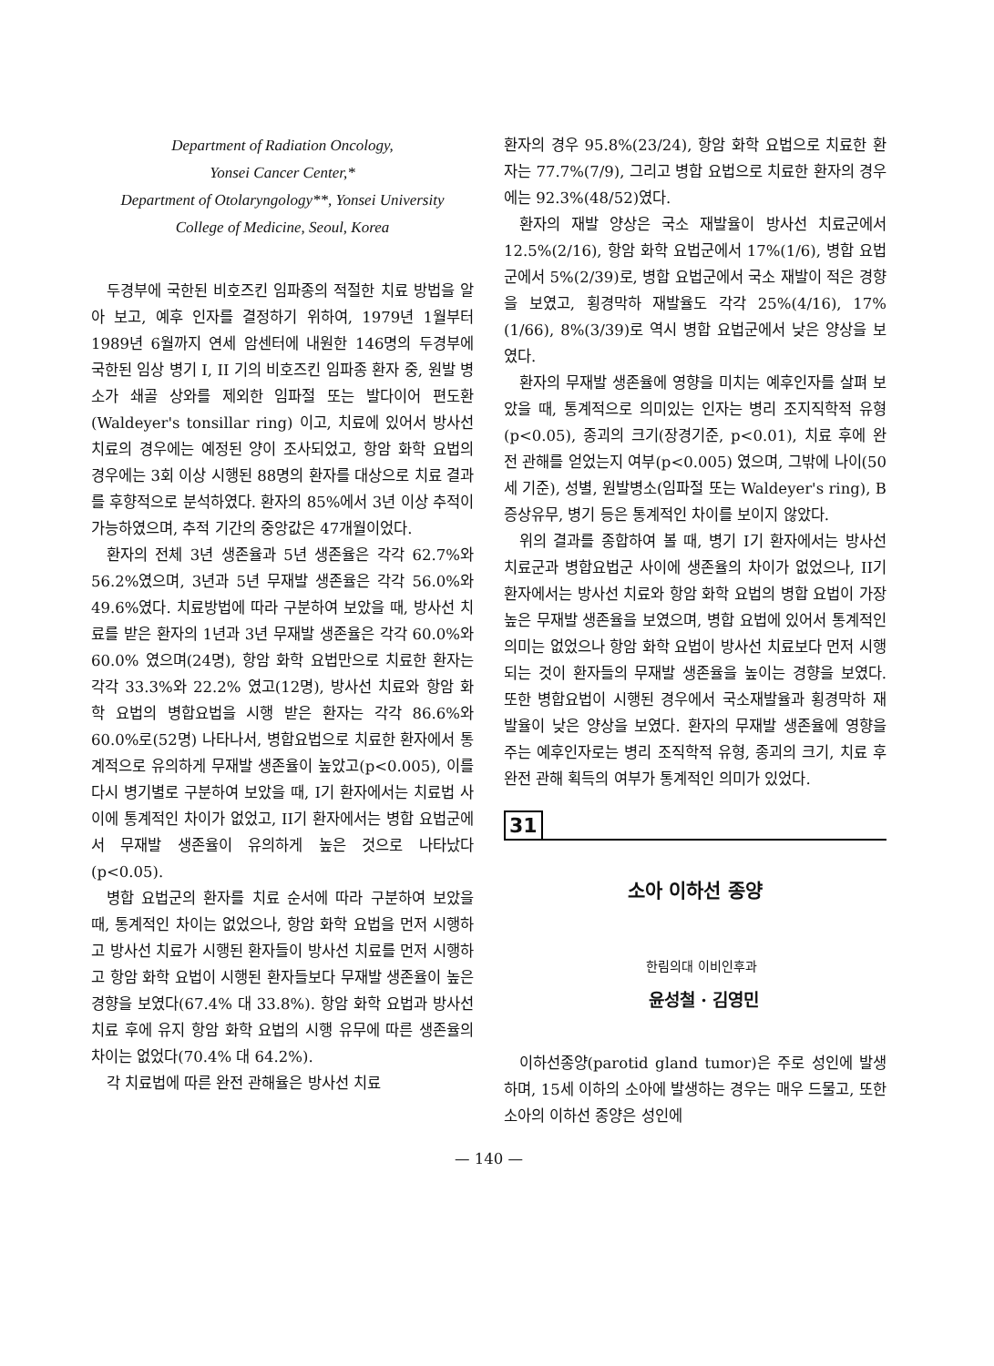Department of Radiation Oncology,
Yonsei Cancer Center,*
Department of Otolaryngology**, Yonsei University
College of Medicine, Seoul, Korea
두경부에 국한된 비호즈킨 임파종의 적절한 치료 방법을 알아 보고, 예후 인자를 결정하기 위하여, 1979년 1월부터 1989년 6월까지 연세 암센터에 내원한 146명의 두경부에 국한된 임상 병기 I, II 기의 비호즈킨 임파종 환자 중, 원발 병소가 쇄골 상와를 제외한 임파절 또는 발다이어 편도환(Waldeyer's tonsillar ring) 이고, 치료에 있어서 방사선 치료의 경우에는 예정된 양이 조사되었고, 항암 화학 요법의 경우에는 3회 이상 시행된 88명의 환자를 대상으로 치료 결과를 후향적으로 분석하였다. 환자의 85%에서 3년 이상 추적이 가능하였으며, 추적 기간의 중앙값은 47개월이었다.
환자의 전체 3년 생존율과 5년 생존율은 각각 62.7%와 56.2%였으며, 3년과 5년 무재발 생존율은 각각 56.0%와 49.6%였다. 치료방법에 따라 구분하여 보았을 때, 방사선 치료를 받은 환자의 1년과 3년 무재발 생존율은 각각 60.0%와 60.0% 였으며(24명), 항암 화학 요법만으로 치료한 환자는 각각 33.3%와 22.2% 였고(12명), 방사선 치료와 항암 화학 요법의 병합요법을 시행 받은 환자는 각각 86.6%와 60.0%로(52명) 나타나서, 병합요법으로 치료한 환자에서 통계적으로 유의하게 무재발 생존율이 높았고(p<0.005), 이를 다시 병기별로 구분하여 보았을 때, I기 환자에서는 치료법 사이에 통계적인 차이가 없었고, II기 환자에서는 병합 요법군에서 무재발 생존율이 유의하게 높은 것으로 나타났다(p<0.05).
병합 요법군의 환자를 치료 순서에 따라 구분하여 보았을 때, 통계적인 차이는 없었으나, 항암 화학 요법을 먼저 시행하고 방사선 치료가 시행된 환자들이 방사선 치료를 먼저 시행하고 항암 화학 요법이 시행된 환자들보다 무재발 생존율이 높은 경향을 보였다(67.4% 대 33.8%). 항암 화학 요법과 방사선 치료 후에 유지 항암 화학 요법의 시행 유무에 따른 생존율의 차이는 없었다(70.4% 대 64.2%).
각 치료법에 따른 완전 관해율은 방사선 치료
환자의 경우 95.8%(23/24), 항암 화학 요법으로 치료한 환자는 77.7%(7/9), 그리고 병합 요법으로 치료한 환자의 경우에는 92.3%(48/52)였다.
환자의 재발 양상은 국소 재발율이 방사선 치료군에서 12.5%(2/16), 항암 화학 요법군에서 17%(1/6), 병합 요법군에서 5%(2/39)로, 병합 요법군에서 국소 재발이 적은 경향을 보였고, 횡경막하 재발율도 각각 25%(4/16), 17%(1/66), 8%(3/39)로 역시 병합 요법군에서 낮은 양상을 보였다.
환자의 무재발 생존율에 영향을 미치는 예후인자를 살펴 보았을 때, 통계적으로 의미있는 인자는 병리 조지직학적 유형(p<0.05), 종괴의 크기(장경기준, p<0.01), 치료 후에 완전 관해를 얻었는지 여부(p<0.005) 였으며, 그밖에 나이(50세 기준), 성별, 원발병소(임파절 또는 Waldeyer's ring), B 증상유무, 병기 등은 통계적인 차이를 보이지 않았다.
위의 결과를 종합하여 볼 때, 병기 I기 환자에서는 방사선 치료군과 병합요법군 사이에 생존율의 차이가 없었으나, II기 환자에서는 방사선 치료와 항암 화학 요법의 병합 요법이 가장 높은 무재발 생존율을 보였으며, 병합 요법에 있어서 통계적인 의미는 없었으나 항암 화학 요법이 방사선 치료보다 먼저 시행되는 것이 환자들의 무재발 생존율을 높이는 경향을 보였다. 또한 병합요법이 시행된 경우에서 국소재발율과 횡경막하 재발율이 낮은 양상을 보였다. 환자의 무재발 생존율에 영향을 주는 예후인자로는 병리 조직학적 유형, 종괴의 크기, 치료 후 완전 관해 획득의 여부가 통계적인 의미가 있었다.
31
소아 이하선 종양
한림의대 이비인후과
윤성철 · 김영민
이하선종양(parotid gland tumor)은 주로 성인에 발생하며, 15세 이하의 소아에 발생하는 경우는 매우 드물고, 또한 소아의 이하선 종양은 성인에
— 140 —